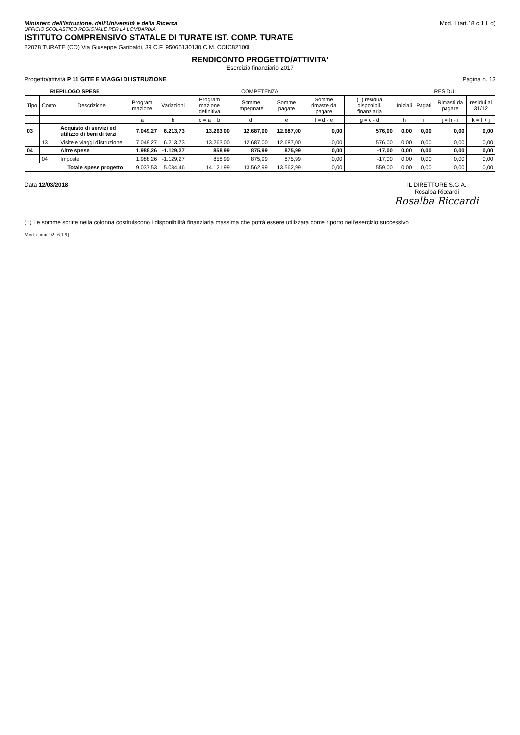Ministero dell'Istruzione, dell'Università e della Ricerca
UFFICIO SCOLASTICO REGIONALE PER LA LOMBARDIA
ISTITUTO COMPRENSIVO STATALE DI TURATE IST. COMP. TURATE
22078 TURATE (CO) Via Giuseppe Garibaldi, 39 C.F. 95065130130 C.M. COIC82100L
Mod. I (art.18 c.1 l. d)
RENDICONTO PROGETTO/ATTIVITA'
Esercizio finanziario 2017
Progetto/attività P 11 GITE E VIAGGI DI ISTRUZIONE
Pagina n. 13
| RIEPILOGO SPESE | | | COMPETENZA | | | | | | | RESIDUI | | | |
| --- | --- | --- | --- | --- | --- | --- | --- | --- | --- | --- | --- | --- | --- |
| Tipo | Conto | Descrizione | Program mazione | Variazioni | Program mazione definitiva | Somme impegnate | Somme pagate | Somme rimaste da pagare | (1) residua disponibil. finanziaria | Iniziali | Pagati | Rimasti da pagare | residui al 31/12 |
| | | | a | b | c = a + b | d | e | f = d - e | g = c - d | h | i | j = h - i | k = f + j |
| 03 | | Acquisto di servizi ed utilizzo di beni di terzi | 7.049,27 | 6.213,73 | 13.263,00 | 12.687,00 | 12.687,00 | 0,00 | 576,00 | 0,00 | 0,00 | 0,00 | 0,00 |
| | 13 | Visite e viaggi d'istruzione | 7.049,27 | 6.213,73 | 13.263,00 | 12.687,00 | 12.687,00 | 0,00 | 576,00 | 0,00 | 0,00 | 0,00 | 0,00 |
| 04 | | Altre spese | 1.988,26 | -1.129,27 | 858,99 | 875,99 | 875,99 | 0,00 | -17,00 | 0,00 | 0,00 | 0,00 | 0,00 |
| | 04 | Imposte | 1.988,26 | -1.129,27 | 858,99 | 875,99 | 875,99 | 0,00 | -17,00 | 0,00 | 0,00 | 0,00 | 0,00 |
| Totale spese progetto | | | 9.037,53 | 5.084,46 | 14.121,99 | 13.562,99 | 13.562,99 | 0,00 | 559,00 | 0,00 | 0,00 | 0,00 | 0,00 |
Data 12/03/2018 IL DIRETTORE S.G.A.
Rosalba Riccardi
Rosalba Riccardi
(1) Le somme scritte nella colonna costituiscono l disponibilità finanziaria massima che potrà essere utilizzata come riporto nell'esercizio successivo
Mod. cmmci02 [6.1.9]